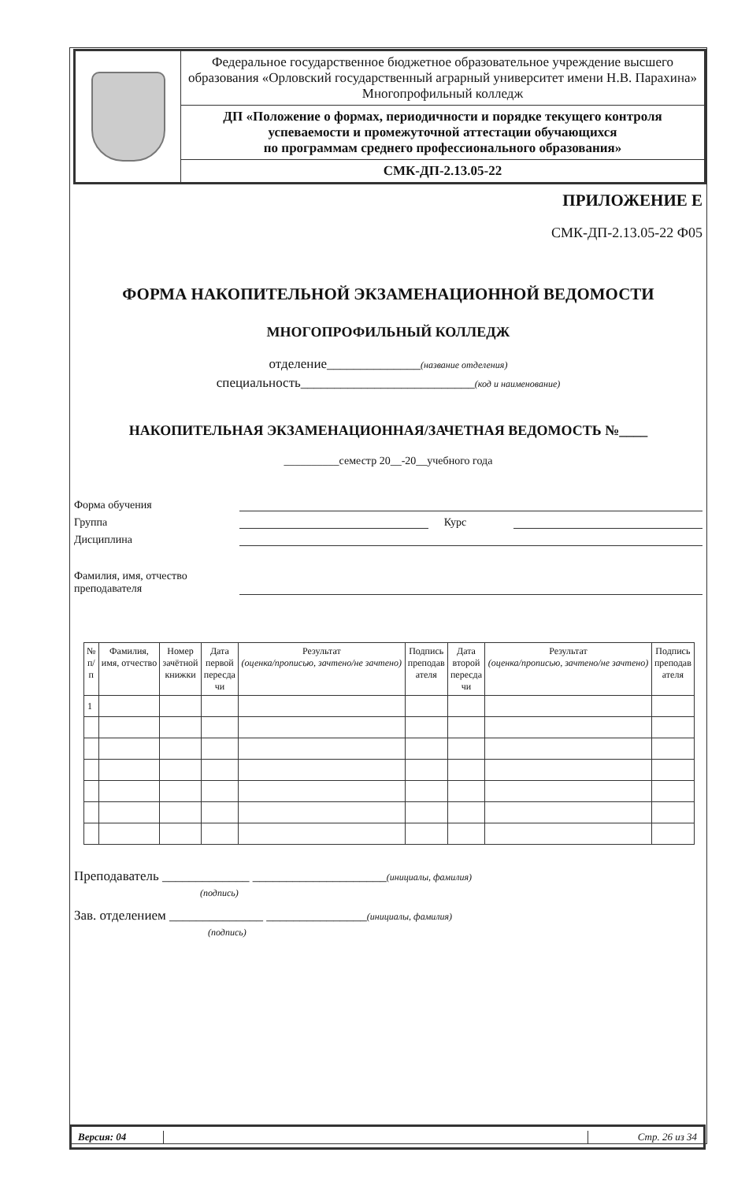| | Федеральное государственное бюджетное образовательное учреждение высшего образования «Орловский государственный аграрный университет имени Н.В. Парахина» Многопрофильный колледж |
| | ДП «Положение о формах, периодичности и порядке текущего контроля успеваемости и промежуточной аттестации обучающихся по программам среднего профессионального образования» |
| | СМК-ДП-2.13.05-22 |
ПРИЛОЖЕНИЕ Е
СМК-ДП-2.13.05-22 Ф05
ФОРМА НАКОПИТЕЛЬНОЙ ЭКЗАМЕНАЦИОННОЙ ВЕДОМОСТИ
МНОГОПРОФИЛЬНЫЙ КОЛЛЕДЖ
отделение______________(название отделения)
специальность__________________________(код и наименование)
НАКОПИТЕЛЬНАЯ ЭКЗАМЕНАЦИОННАЯ/ЗАЧЕТНАЯ ВЕДОМОСТЬ №____
__________семестр 20__-20__учебного года
Форма обучения
Группа Курс
Дисциплина
Фамилия, имя, отчество
преподавателя
| № п/ п | Фамилия, имя, отчество | Номер зачётной книжки | Дата первой пересда чи | Результат (оценка/прописью, зачтено/не зачтено) | Подпись преподав ателя | Дата второй пересда чи | Результат (оценка/прописью, зачтено/не зачтено) | Подпись преподав ателя |
| --- | --- | --- | --- | --- | --- | --- | --- | --- |
| 1 | | | | | | | | |
Преподаватель _____________ ____________________(инициалы, фамилия)
(подпись)
Зав. отделением ______________ _______________(инициалы, фамилия)
(подпись)
Версия: 04 Стр. 26 из 34